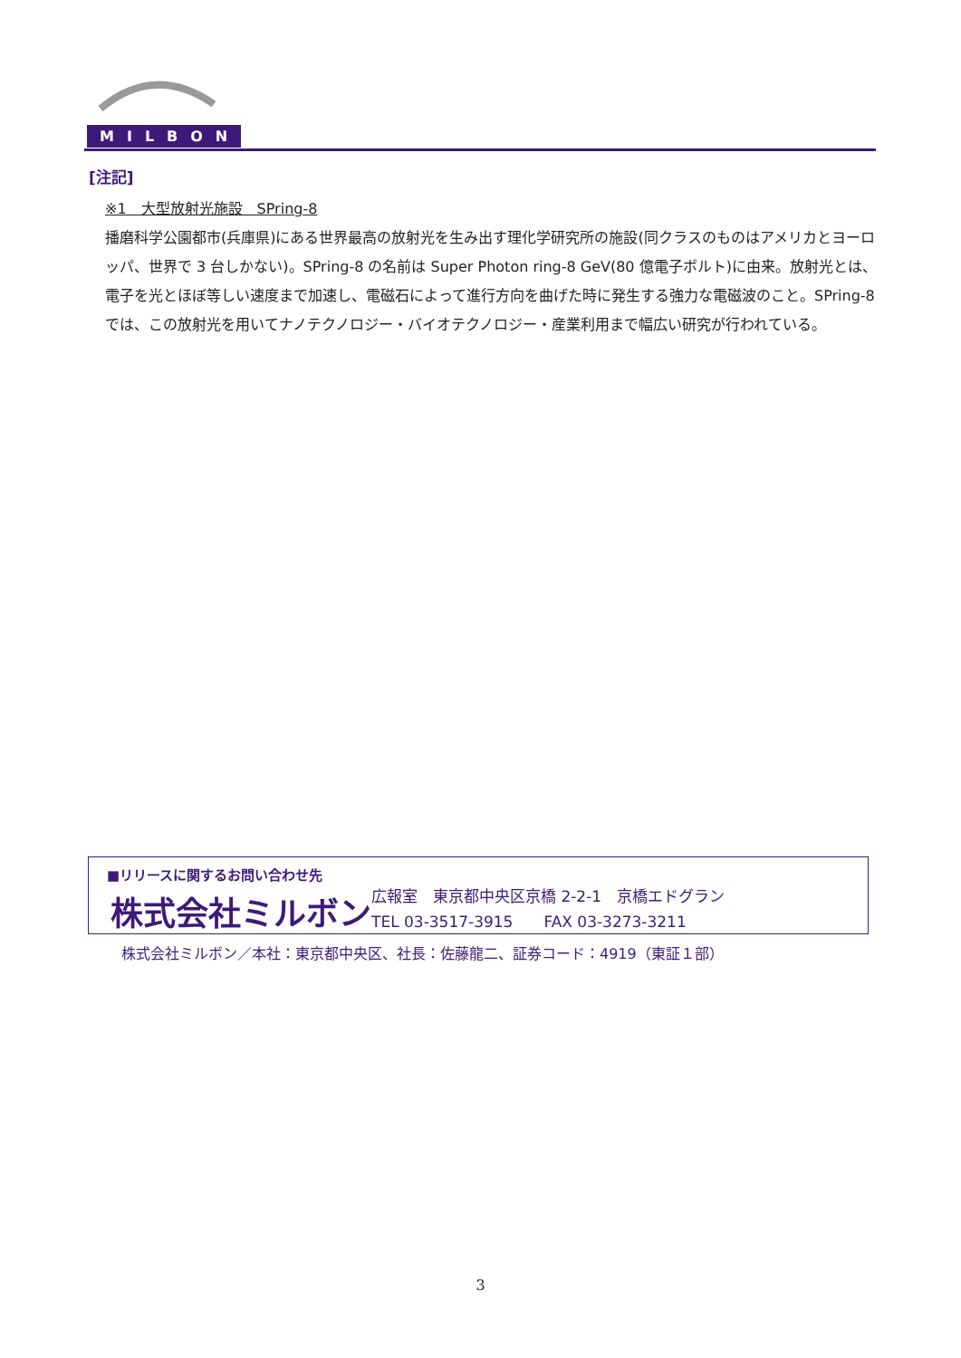MILBON
[注記]
※1　大型放射光施設　SPring-8
播磨科学公園都市(兵庫県)にある世界最高の放射光を生み出す理化学研究所の施設(同クラスのものはアメリカとヨーロッパ、世界で 3 台しかない)。SPring-8 の名前は Super Photon ring-8 GeV(80 億電子ボルト)に由来。放射光とは、電子を光とほぼ等しい速度まで加速し、電磁石によって進行方向を曲げた時に発生する強力な電磁波のこと。SPring-8 では、この放射光を用いてナノテクノロジー・バイオテクノロジー・産業利用まで幅広い研究が行われている。
■リリースに関するお問い合わせ先
株式会社ミルボン 広報室　東京都中央区京橋 2-2-1　京橋エドグラン
TEL 03-3517-3915　　FAX 03-3273-3211
株式会社ミルボン／本社：東京都中央区、社長：佐藤龍二、証券コード：4919（東証１部）
3